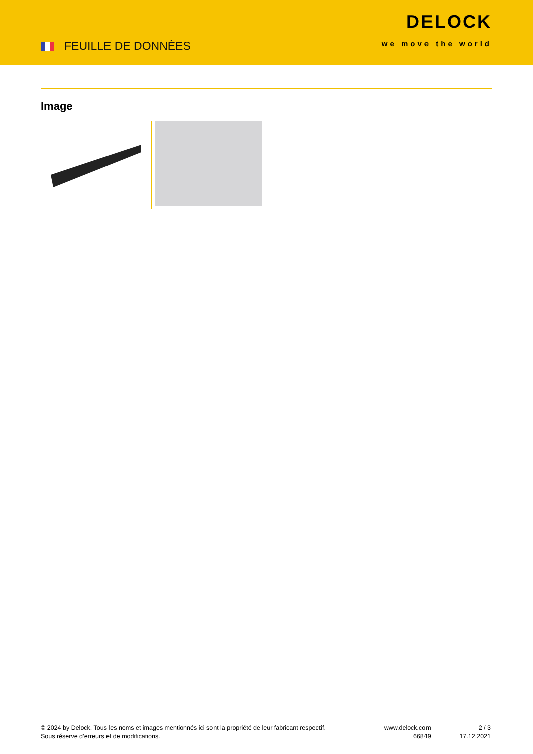FEUILLE DE DONNÈES
DELOCK
we move the world
Image
© 2024 by Delock. Tous les noms et images mentionnés ici sont la propriété de leur fabricant respectif.
Sous réserve d’erreurs et de modifications.
www.delock.com
66849
2 / 3
17.12.2021